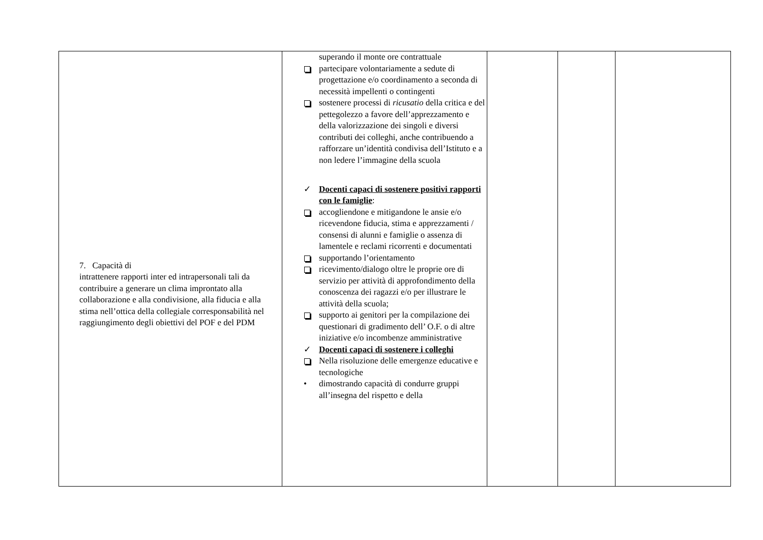| 7. Capacità di intrattenere rapporti inter ed intrapersonali tali da contribuire a generare un clima improntato alla collaborazione e alla condivisione, alla fiducia e alla stima nell’ottica della collegiale corresponsabilità nel raggiungimento degli obiettivi del POF e del PDM | superando il monte ore contrattuale partecipare volontariamente a sedute di progettazione e/o coordinamento a seconda di necessità impellenti o contingenti sostenere processi di ricusatio della critica e del pettegolezzo a favore dell’apprezzamento e della valorizzazione dei singoli e diversi contributi dei colleghi, anche contribuendo a rafforzare un’identità condivisa dell’Istituto e a non ledere l’immagine della scuola ✓ Docenti capaci di sostenere positivi rapporti con le famiglie : accogliendone e mitigandone le ansie e/o ricevendone fiducia, stima e apprezzamenti / consensi di alunni e famiglie o assenza di lamentele e reclami ricorrenti e documentati supportando l’orientamento ricevimento/dialogo oltre le proprie ore di servizio per attività di approfondimento della conoscenza dei ragazzi e/o per illustrare le attività della scuola; supporto ai genitori per la compilazione dei questionari di gradimento dell’ O.F. o di altre iniziative e/o incombenze amministrative ✓ Docenti capaci di sostenere i colleghi Nella risoluzione delle emergenze educative e tecnologiche • dimostrando capacità di condurre gruppi all’insegna del rispetto e della | | | |